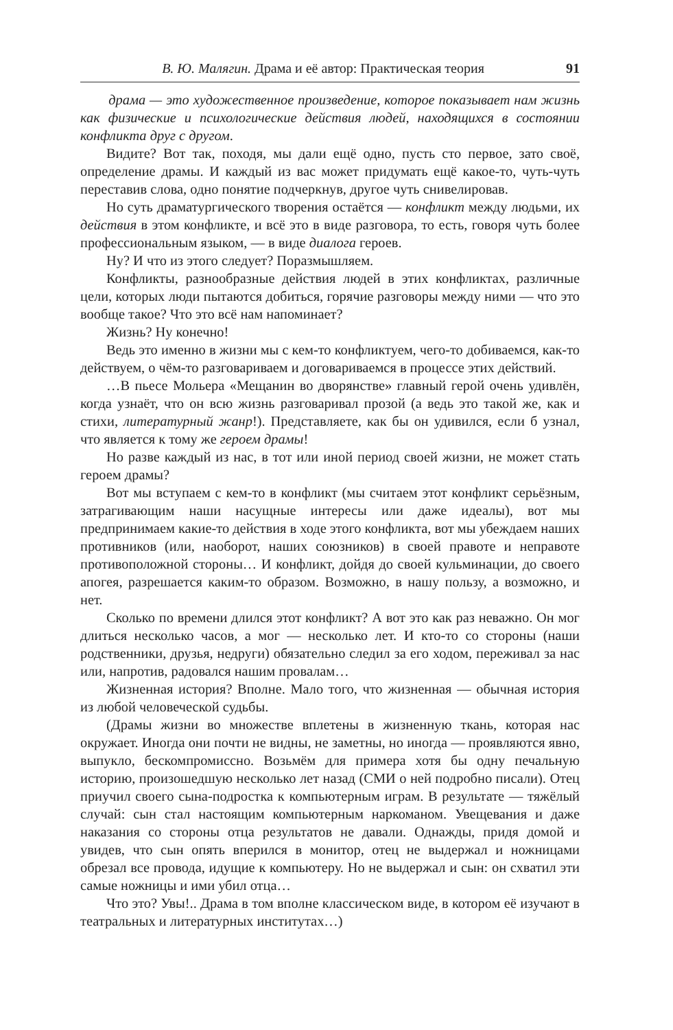В. Ю. Малягин. Драма и её автор: Практическая теория 91
драма — это художественное произведение, которое показывает нам жизнь как физические и психологические действия людей, находящихся в состоянии конфликта друг с другом.
Видите? Вот так, походя, мы дали ещё одно, пусть сто первое, зато своё, определение драмы. И каждый из вас может придумать ещё какое-то, чуть-чуть переставив слова, одно понятие подчеркнув, другое чуть снивелировав.
Но суть драматургического творения остаётся — конфликт между людьми, их действия в этом конфликте, и всё это в виде разговора, то есть, говоря чуть более профессиональным языком, — в виде диалога героев.
Ну? И что из этого следует? Поразмышляем.
Конфликты, разнообразные действия людей в этих конфликтах, различные цели, которых люди пытаются добиться, горячие разговоры между ними — что это вообще такое? Что это всё нам напоминает?
Жизнь? Ну конечно!
Ведь это именно в жизни мы с кем-то конфликтуем, чего-то добиваемся, как-то действуем, о чём-то разговариваем и договариваемся в процессе этих действий.
…В пьесе Мольера «Мещанин во дворянстве» главный герой очень удивлён, когда узнаёт, что он всю жизнь разговаривал прозой (а ведь это такой же, как и стихи, литературный жанр!). Представляете, как бы он удивился, если б узнал, что является к тому же героем драмы!
Но разве каждый из нас, в тот или иной период своей жизни, не может стать героем драмы?
Вот мы вступаем с кем-то в конфликт (мы считаем этот конфликт серьёзным, затрагивающим наши насущные интересы или даже идеалы), вот мы предпринимаем какие-то действия в ходе этого конфликта, вот мы убеждаем наших противников (или, наоборот, наших союзников) в своей правоте и неправоте противоположной стороны… И конфликт, дойдя до своей кульминации, до своего апогея, разрешается каким-то образом. Возможно, в нашу пользу, а возможно, и нет.
Сколько по времени длился этот конфликт? А вот это как раз неважно. Он мог длиться несколько часов, а мог — несколько лет. И кто-то со стороны (наши родственники, друзья, недруги) обязательно следил за его ходом, переживал за нас или, напротив, радовался нашим провалам…
Жизненная история? Вполне. Мало того, что жизненная — обычная история из любой человеческой судьбы.
(Драмы жизни во множестве вплетены в жизненную ткань, которая нас окружает. Иногда они почти не видны, не заметны, но иногда — проявляются явно, выпукло, бескомпромиссно. Возьмём для примера хотя бы одну печальную историю, произошедшую несколько лет назад (СМИ о ней подробно писали). Отец приучил своего сына-подростка к компьютерным играм. В результате — тяжёлый случай: сын стал настоящим компьютерным наркоманом. Увещевания и даже наказания со стороны отца результатов не давали. Однажды, придя домой и увидев, что сын опять вперился в монитор, отец не выдержал и ножницами обрезал все провода, идущие к компьютеру. Но не выдержал и сын: он схватил эти самые ножницы и ими убил отца…
Что это? Увы!.. Драма в том вполне классическом виде, в котором её изучают в театральных и литературных институтах…)